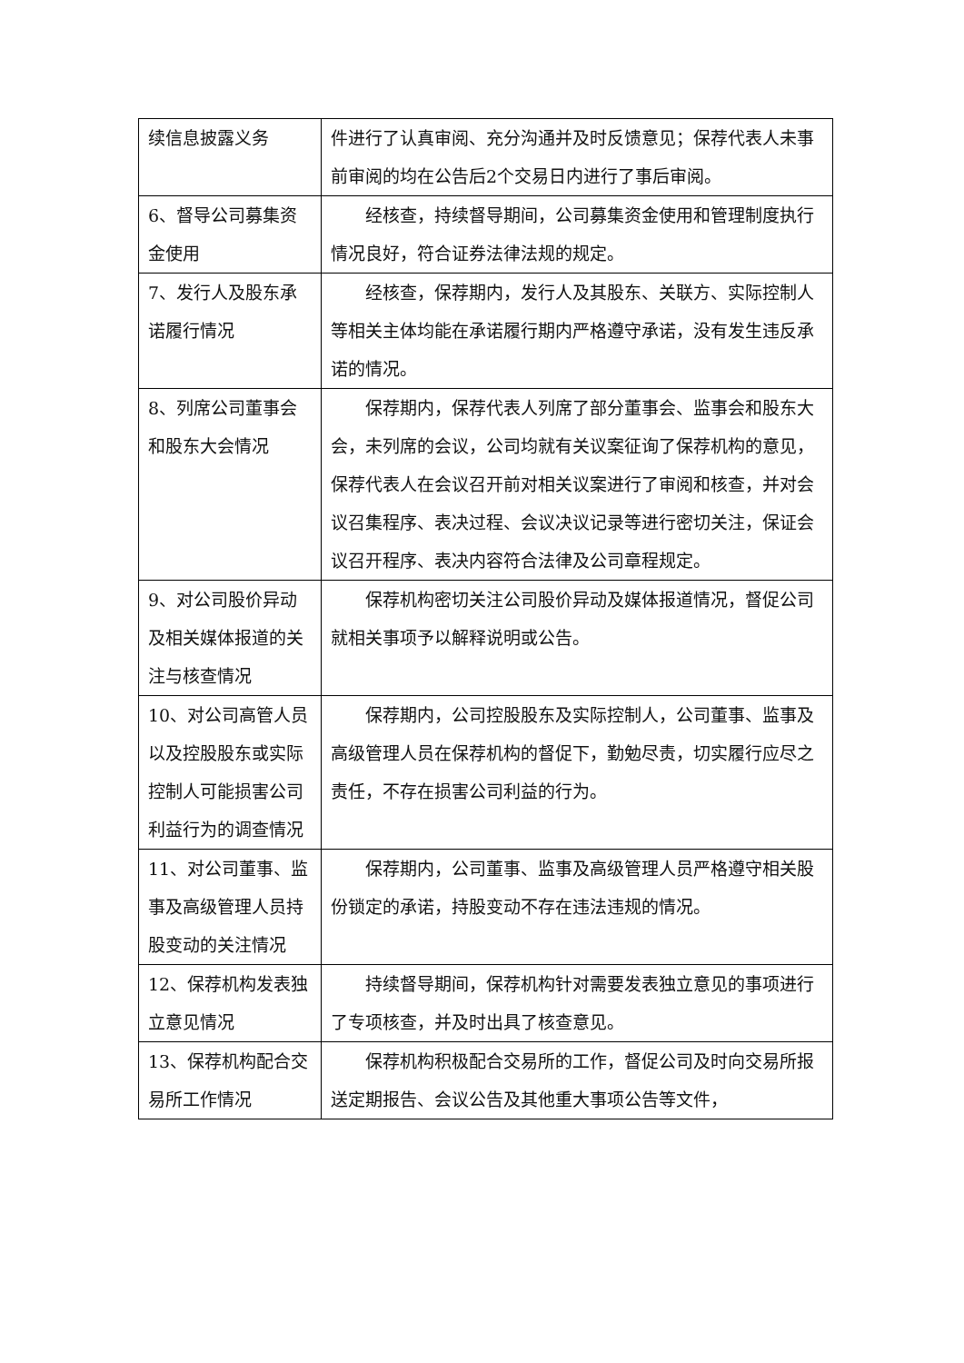| 续信息披露义务 | 件进行了认真审阅、充分沟通并及时反馈意见；保荐代表人未事前审阅的均在公告后2个交易日内进行了事后审阅。 |
| 6、督导公司募集资金使用 | 经核查，持续督导期间，公司募集资金使用和管理制度执行情况良好，符合证券法律法规的规定。 |
| 7、发行人及股东承诺履行情况 | 经核查，保荐期内，发行人及其股东、关联方、实际控制人等相关主体均能在承诺履行期内严格遵守承诺，没有发生违反承诺的情况。 |
| 8、列席公司董事会和股东大会情况 | 保荐期内，保荐代表人列席了部分董事会、监事会和股东大会，未列席的会议，公司均就有关议案征询了保荐机构的意见，保荐代表人在会议召开前对相关议案进行了审阅和核查，并对会议召集程序、表决过程、会议决议记录等进行密切关注，保证会议召开程序、表决内容符合法律及公司章程规定。 |
| 9、对公司股价异动及相关媒体报道的关注与核查情况 | 保荐机构密切关注公司股价异动及媒体报道情况，督促公司就相关事项予以解释说明或公告。 |
| 10、对公司高管人员以及控股股东或实际控制人可能损害公司利益行为的调查情况 | 保荐期内，公司控股股东及实际控制人，公司董事、监事及高级管理人员在保荐机构的督促下，勤勉尽责，切实履行应尽之责任，不存在损害公司利益的行为。 |
| 11、对公司董事、监事及高级管理人员持股变动的关注情况 | 保荐期内，公司董事、监事及高级管理人员严格遵守相关股份锁定的承诺，持股变动不存在违法违规的情况。 |
| 12、保荐机构发表独立意见情况 | 持续督导期间，保荐机构针对需要发表独立意见的事项进行了专项核查，并及时出具了核查意见。 |
| 13、保荐机构配合交易所工作情况 | 保荐机构积极配合交易所的工作，督促公司及时向交易所报送定期报告、会议公告及其他重大事项公告等文件， |